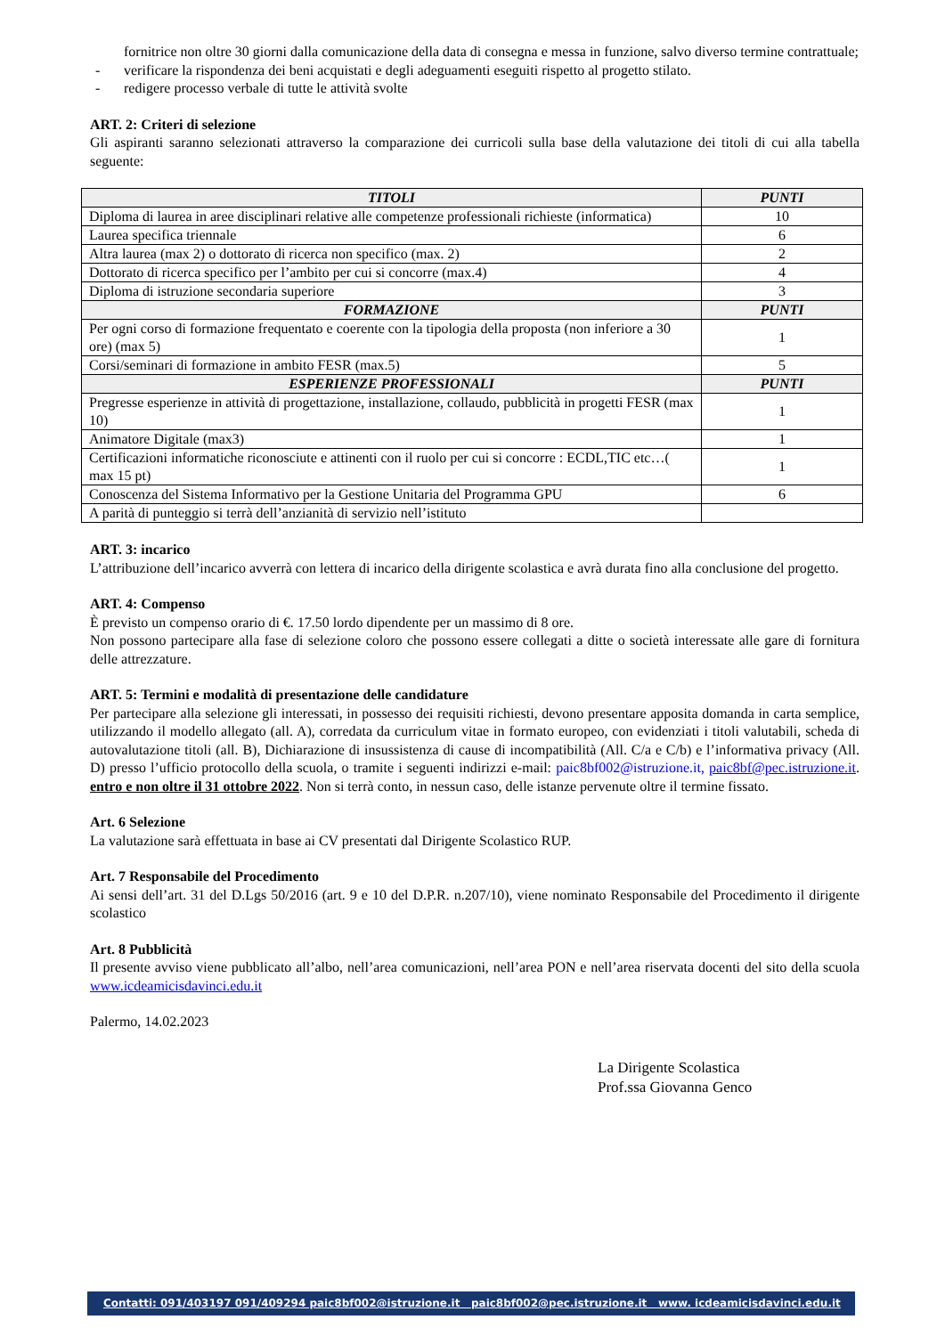fornitrice non oltre 30 giorni dalla comunicazione della data di consegna e messa in funzione, salvo diverso termine contrattuale;
- verificare la rispondenza dei beni acquistati e degli adeguamenti eseguiti rispetto al progetto stilato.
- redigere processo verbale di tutte le attività svolte
ART. 2: Criteri di selezione
Gli aspiranti saranno selezionati attraverso la comparazione dei curricoli sulla base della valutazione dei titoli di cui alla tabella seguente:
| TITOLI | PUNTI |
| --- | --- |
| Diploma di laurea in aree disciplinari relative alle competenze professionali richieste (informatica) | 10 |
| Laurea specifica triennale | 6 |
| Altra laurea (max 2) o dottorato di ricerca non specifico (max. 2) | 2 |
| Dottorato di ricerca specifico per l’ambito per cui si concorre (max.4) | 4 |
| Diploma di istruzione secondaria superiore | 3 |
| FORMAZIONE | PUNTI |
| Per ogni corso di formazione frequentato e coerente con la tipologia della proposta (non inferiore a 30 ore) (max 5) | 1 |
| Corsi/seminari di formazione in ambito FESR (max.5) | 5 |
| ESPERIENZE PROFESSIONALI | PUNTI |
| Pregresse esperienze in attività di progettazione, installazione, collaudo, pubblicità in progetti FESR (max 10) | 1 |
| Animatore Digitale (max3) | 1 |
| Certificazioni informatiche riconosciute e attinenti con il ruolo per cui si concorre : ECDL,TIC etc…( max 15 pt) | 1 |
| Conoscenza del Sistema Informativo per la Gestione Unitaria del Programma GPU | 6 |
| A parità di punteggio si terrà dell’anzianità di servizio nell’istituto | |
ART. 3: incarico
L’attribuzione dell’incarico avverrà con lettera di incarico della dirigente scolastica e avrà durata fino alla conclusione del progetto.
ART. 4: Compenso
È previsto un compenso orario di €. 17.50 lordo dipendente per un massimo di 8 ore.
Non possono partecipare alla fase di selezione coloro che possono essere collegati a ditte o società interessate alle gare di fornitura delle attrezzature.
ART. 5: Termini e modalità di presentazione delle candidature
Per partecipare alla selezione gli interessati, in possesso dei requisiti richiesti, devono presentare apposita domanda in carta semplice, utilizzando il modello allegato (all. A), corredata da curriculum vitae in formato europeo, con evidenziati i titoli valutabili, scheda di autovalutazione titoli (all. B), Dichiarazione di insussistenza di cause di incompatibilità (All. C/a e C/b) e l’informativa privacy (All. D) presso l’ufficio protocollo della scuola, o tramite i seguenti indirizzi e-mail: paic8bf002@istruzione.it, paic8bf@pec.istruzione.it. entro e non oltre il 31 ottobre 2022. Non si terrà conto, in nessun caso, delle istanze pervenute oltre il termine fissato.
Art. 6 Selezione
La valutazione sarà effettuata in base ai CV presentati dal Dirigente Scolastico RUP.
Art. 7 Responsabile del Procedimento
Ai sensi dell’art. 31 del D.Lgs 50/2016 (art. 9 e 10 del D.P.R. n.207/10), viene nominato Responsabile del Procedimento il dirigente scolastico
Art. 8 Pubblicità
Il presente avviso viene pubblicato all’albo, nell’area comunicazioni, nell’area PON e nell’area riservata docenti del sito della scuola www.icdeamicisdavinci.edu.it
Palermo, 14.02.2023
La Dirigente Scolastica
Prof.ssa Giovanna Genco
Contatti: 091/403197 091/409294 paic8bf002@istruzione.it paic8bf002@pec.istruzione.it www. icdeamicisdavinci.edu.it